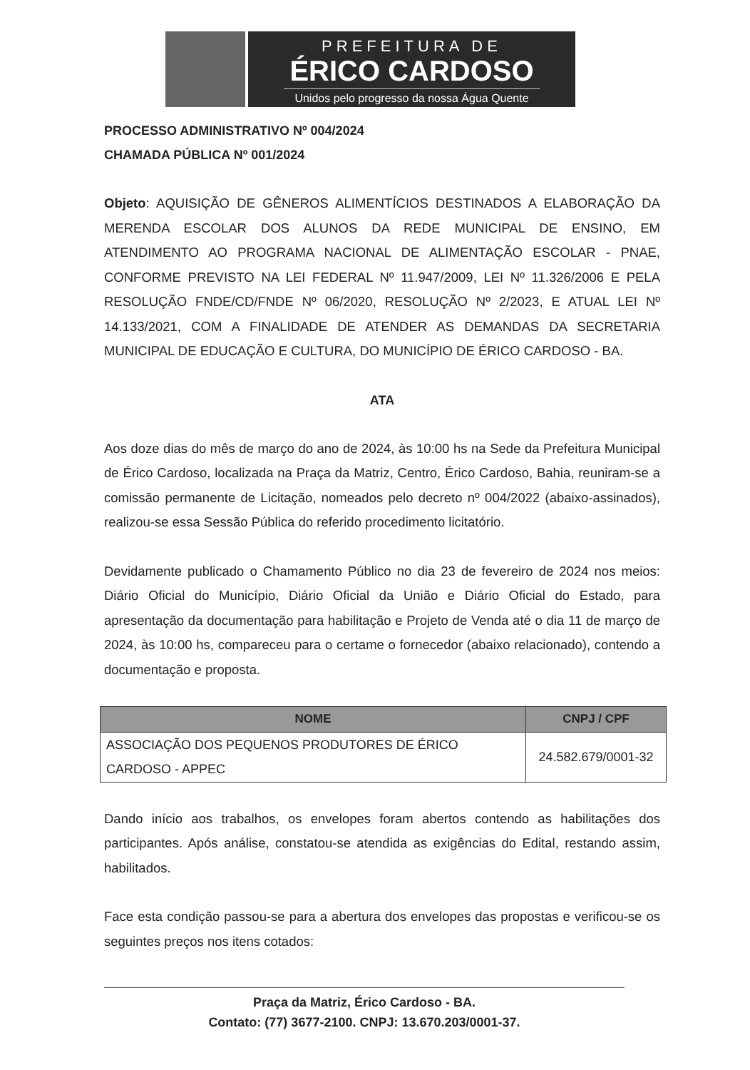PREFEITURA DE
ÉRICO CARDOSO
Unidos pelo progresso da nossa Água Quente
PROCESSO ADMINISTRATIVO Nº 004/2024
CHAMADA PÚBLICA Nº 001/2024
Objeto: AQUISIÇÃO DE GÊNEROS ALIMENTÍCIOS DESTINADOS A ELABORAÇÃO DA MERENDA ESCOLAR DOS ALUNOS DA REDE MUNICIPAL DE ENSINO, EM ATENDIMENTO AO PROGRAMA NACIONAL DE ALIMENTAÇÃO ESCOLAR - PNAE, CONFORME PREVISTO NA LEI FEDERAL Nº 11.947/2009, LEI Nº 11.326/2006 E PELA RESOLUÇÃO FNDE/CD/FNDE Nº 06/2020, RESOLUÇÃO Nº 2/2023, E ATUAL LEI Nº 14.133/2021, COM A FINALIDADE DE ATENDER AS DEMANDAS DA SECRETARIA MUNICIPAL DE EDUCAÇÃO E CULTURA, DO MUNICÍPIO DE ÉRICO CARDOSO - BA.
ATA
Aos doze dias do mês de março do ano de 2024, às 10:00 hs na Sede da Prefeitura Municipal de Érico Cardoso, localizada na Praça da Matriz, Centro, Érico Cardoso, Bahia, reuniram-se a comissão permanente de Licitação, nomeados pelo decreto nº 004/2022 (abaixo-assinados), realizou-se essa Sessão Pública do referido procedimento licitatório.
Devidamente publicado o Chamamento Público no dia 23 de fevereiro de 2024 nos meios: Diário Oficial do Município, Diário Oficial da União e Diário Oficial do Estado, para apresentação da documentação para habilitação e Projeto de Venda até o dia 11 de março de 2024, às 10:00 hs, compareceu para o certame o fornecedor (abaixo relacionado), contendo a documentação e proposta.
| NOME | CNPJ / CPF |
| --- | --- |
| ASSOCIAÇÃO DOS PEQUENOS PRODUTORES DE ÉRICO CARDOSO - APPEC | 24.582.679/0001-32 |
Dando início aos trabalhos, os envelopes foram abertos contendo as habilitações dos participantes. Após análise, constatou-se atendida as exigências do Edital, restando assim, habilitados.
Face esta condição passou-se para a abertura dos envelopes das propostas e verificou-se os seguintes preços nos itens cotados:
Praça da Matriz, Érico Cardoso - BA.
Contato: (77) 3677-2100. CNPJ: 13.670.203/0001-37.